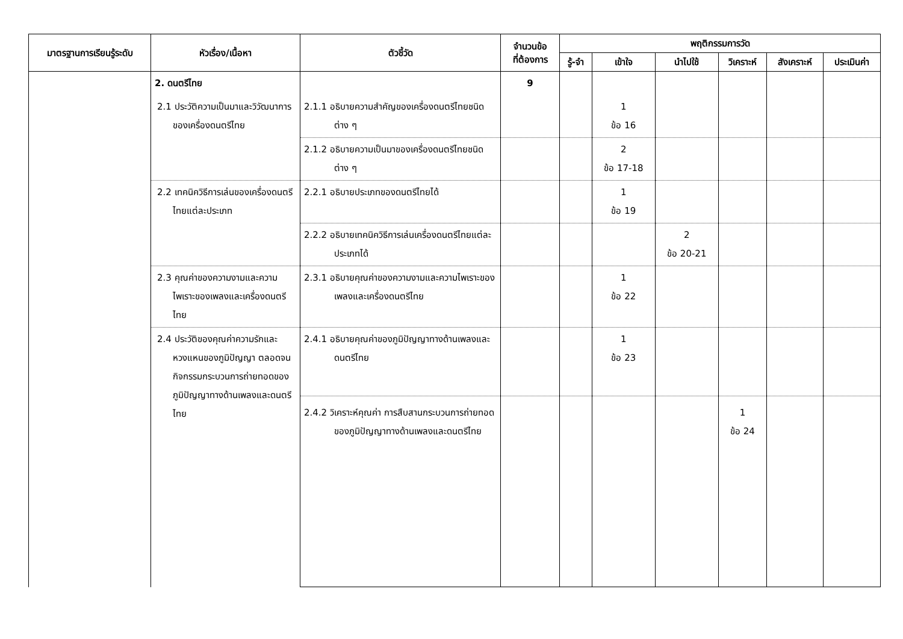| มาตรฐานการเรียนรู้ระดับ | หัวเรื่อง/เนื้อหา | ตัวชี้วัด | จำนวนข้อ ที่ต้องการ | พฤติกรรมการวัด | | | | | |
| --- | --- | --- | --- | --- | --- | --- | --- | --- | --- |
| | | | | รู้-จำ | เข้าใจ | นำไปใช้ | วิเคราะห์ | สังเคราะห์ | ประเมินค่า |
| | 2. ดนตรีไทย | | 9 | | | | | | |
| | 2.1 ประวัติความเป็นมาและวิวัฒนาการของเครื่องดนตรีไทย | 2.1.1 อธิบายความสำคัญของเครื่องดนตรีไทยชนิดต่าง ๆ | | | 1 ข้อ 16 | | | | |
| | | 2.1.2 อธิบายความเป็นมาของเครื่องดนตรีไทยชนิดต่าง ๆ | | | 2 ข้อ 17-18 | | | | |
| | 2.2 เทคนิควิธีการเล่นของเครื่องดนตรีไทยแต่ละประเภท | 2.2.1 อธิบายประเภทของดนตรีไทยได้ | | | 1 ข้อ 19 | | | | |
| | | 2.2.2 อธิบายเทคนิควิธีการเล่นเครื่องดนตรีไทยแต่ละประเภทได้ | | | | 2 ข้อ 20-21 | | | |
| | 2.3 คุณค่าของความงามและความไพเราะของเพลงและเครื่องดนตรีไทย | 2.3.1 อธิบายคุณค่าของความงามและความไพเราะของเพลงและเครื่องดนตรีไทย | | | 1 ข้อ 22 | | | | |
| | 2.4 ประวัติของคุณค่าความรักและหวงแหนของภูมิปัญญา ตลอดจนกิจกรรมกระบวนการถ่ายทอดของภูมิปัญญาทางด้านเพลงและดนตรีไทย | 2.4.1 อธิบายคุณค่าของภูมิปัญญาทางด้านเพลงและดนตรีไทย | | | 1 ข้อ 23 | | | | |
| | | 2.4.2 วิเคราะห์คุณค่า การสืบสานกระบวนการถ่ายทอดของภูมิปัญญาทางด้านเพลงและดนตรีไทย | | | | | 1 ข้อ 24 | | |